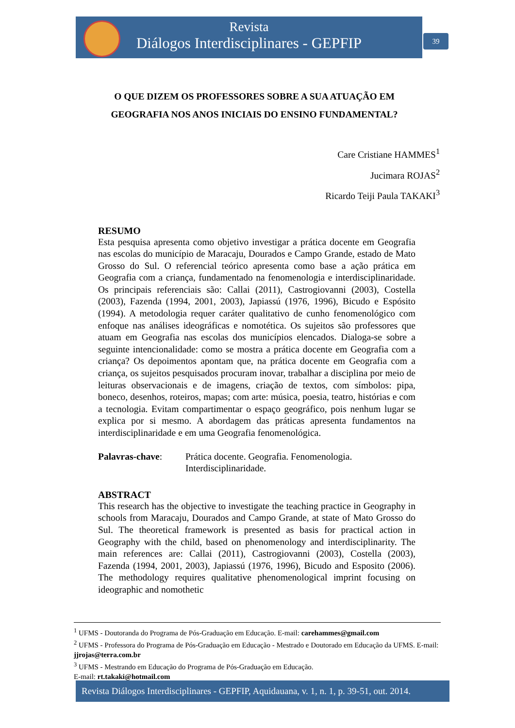Revista
Diálogos Interdisciplinares - GEPFIP
39
O QUE DIZEM OS PROFESSORES SOBRE A SUA ATUAÇÃO EM GEOGRAFIA NOS ANOS INICIAIS DO ENSINO FUNDAMENTAL?
Care Cristiane HAMMES<sup>1</sup>
Jucimara ROJAS<sup>2</sup>
Ricardo Teiji Paula TAKAKI<sup>3</sup>
RESUMO
Esta pesquisa apresenta como objetivo investigar a prática docente em Geografia nas escolas do município de Maracaju, Dourados e Campo Grande, estado de Mato Grosso do Sul. O referencial teórico apresenta como base a ação prática em Geografia com a criança, fundamentado na fenomenologia e interdisciplinaridade. Os principais referenciais são: Callai (2011), Castrogiovanni (2003), Costella (2003), Fazenda (1994, 2001, 2003), Japiassú (1976, 1996), Bicudo e Espósito (1994). A metodologia requer caráter qualitativo de cunho fenomenológico com enfoque nas análises ideográficas e nomotética. Os sujeitos são professores que atuam em Geografia nas escolas dos municípios elencados. Dialoga-se sobre a seguinte intencionalidade: como se mostra a prática docente em Geografia com a criança? Os depoimentos apontam que, na prática docente em Geografia com a criança, os sujeitos pesquisados procuram inovar, trabalhar a disciplina por meio de leituras observacionais e de imagens, criação de textos, com símbolos: pipa, boneco, desenhos, roteiros, mapas; com arte: música, poesia, teatro, histórias e com a tecnologia. Evitam compartimentar o espaço geográfico, pois nenhum lugar se explica por si mesmo. A abordagem das práticas apresenta fundamentos na interdisciplinaridade e em uma Geografia fenomenológica.
Palavras-chave: Prática docente. Geografia. Fenomenologia. Interdisciplinaridade.
ABSTRACT
This research has the objective to investigate the teaching practice in Geography in schools from Maracaju, Dourados and Campo Grande, at state of Mato Grosso do Sul. The theoretical framework is presented as basis for practical action in Geography with the child, based on phenomenology and interdisciplinarity. The main references are: Callai (2011), Castrogiovanni (2003), Costella (2003), Fazenda (1994, 2001, 2003), Japiassú (1976, 1996), Bicudo and Esposito (2006). The methodology requires qualitative phenomenological imprint focusing on ideographic and nomothetic
<sup>1</sup> UFMS - Doutoranda do Programa de Pós-Graduação em Educação. E-mail: carehammes@gmail.com
<sup>2</sup> UFMS - Professora do Programa de Pós-Graduação em Educação - Mestrado e Doutorado em Educação da UFMS. E-mail: jjrojas@terra.com.br
<sup>3</sup> UFMS - Mestrando em Educação do Programa de Pós-Graduação em Educação.
E-mail: rt.takaki@hotmail.com
Revista Diálogos Interdisciplinares - GEPFIP, Aquidauana, v. 1, n. 1, p. 39-51, out. 2014.